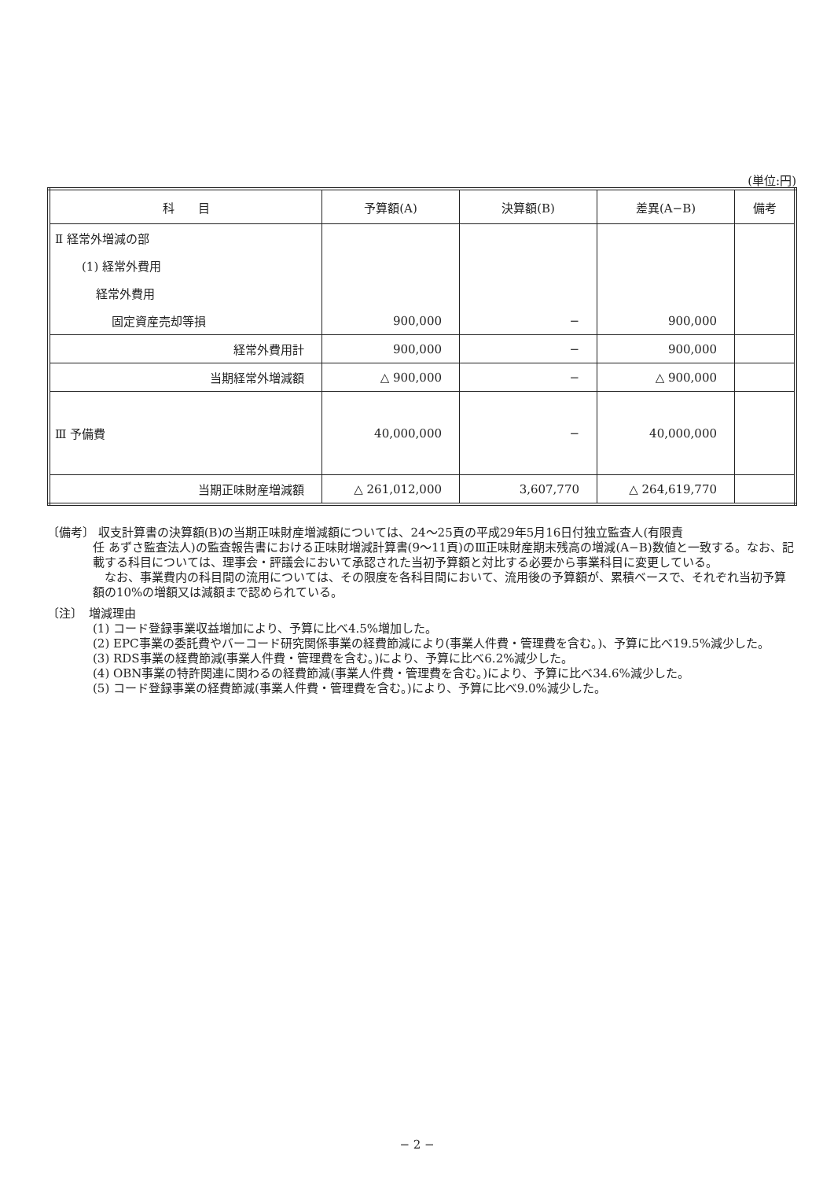(単位:円)
| 科 目 | 予算額(A) | 決算額(B) | 差異(A−B) | 備考 |
| --- | --- | --- | --- | --- |
| Ⅱ 経常外増減の部 | | | | |
| (1) 経常外費用 | | | | |
| 経常外費用 | | | | |
| 固定資産売却等損 | 900,000 | − | 900,000 | |
| 経常外費用計 | 900,000 | − | 900,000 | |
| 当期経常外増減額 | △ 900,000 | − | △ 900,000 | |
| Ⅲ 予備費 | 40,000,000 | − | 40,000,000 | |
| 当期正味財産増減額 | △ 261,012,000 | 3,607,770 | △ 264,619,770 | |
〔備考〕 収支計算書の決算額(B)の当期正味財産増減額については、24〜25頁の平成29年5月16日付独立監査人(有限責
任 あずさ監査法人)の監査報告書における正味財増減計算書(9〜11頁)のⅢ正味財産期末残高の増減(A−B)数値と一致する。なお、記載する科目については、理事会・評議会において承認された当初予算額と対比する必要から事業科目に変更している。
　なお、事業費内の科目間の流用については、その限度を各科目間において、流用後の予算額が、累積ベースで、それぞれ当初予算額の10%の増額又は減額まで認められている。
〔注〕　増減理由
(1) コード登録事業収益増加により、予算に比べ4.5%増加した。
(2) EPC事業の委託費やバーコード研究関係事業の経費節減により(事業人件費・管理費を含む。)、予算に比べ19.5%減少した。
(3) RDS事業の経費節減(事業人件費・管理費を含む。)により、予算に比べ6.2%減少した。
(4) OBN事業の特許関連に関わるの経費節減(事業人件費・管理費を含む。)により、予算に比べ34.6%減少した。
(5) コード登録事業の経費節減(事業人件費・管理費を含む。)により、予算に比べ9.0%減少した。
− 2 −